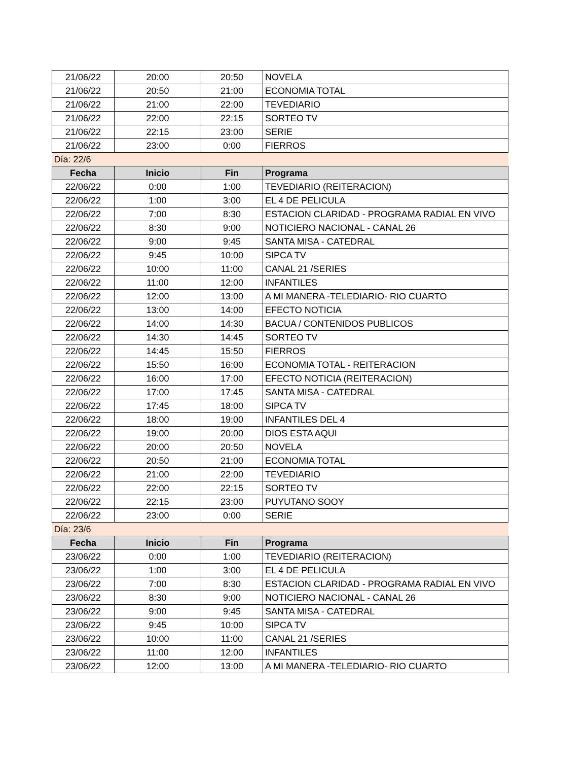| 21/06/22 | 20:00 | 20:50 | NOVELA |
| 21/06/22 | 20:50 | 21:00 | ECONOMIA TOTAL |
| 21/06/22 | 21:00 | 22:00 | TEVEDIARIO |
| 21/06/22 | 22:00 | 22:15 | SORTEO TV |
| 21/06/22 | 22:15 | 23:00 | SERIE |
| 21/06/22 | 23:00 | 0:00 | FIERROS |
| Día: 22/6 | | | |
| Fecha | Inicio | Fin | Programa |
| 22/06/22 | 0:00 | 1:00 | TEVEDIARIO (REITERACION) |
| 22/06/22 | 1:00 | 3:00 | EL 4 DE PELICULA |
| 22/06/22 | 7:00 | 8:30 | ESTACION CLARIDAD - PROGRAMA RADIAL EN VIVO |
| 22/06/22 | 8:30 | 9:00 | NOTICIERO NACIONAL - CANAL 26 |
| 22/06/22 | 9:00 | 9:45 | SANTA MISA - CATEDRAL |
| 22/06/22 | 9:45 | 10:00 | SIPCA TV |
| 22/06/22 | 10:00 | 11:00 | CANAL 21 /SERIES |
| 22/06/22 | 11:00 | 12:00 | INFANTILES |
| 22/06/22 | 12:00 | 13:00 | A MI MANERA -TELEDIARIO- RIO CUARTO |
| 22/06/22 | 13:00 | 14:00 | EFECTO NOTICIA |
| 22/06/22 | 14:00 | 14:30 | BACUA / CONTENIDOS PUBLICOS |
| 22/06/22 | 14:30 | 14:45 | SORTEO TV |
| 22/06/22 | 14:45 | 15:50 | FIERROS |
| 22/06/22 | 15:50 | 16:00 | ECONOMIA TOTAL - REITERACION |
| 22/06/22 | 16:00 | 17:00 | EFECTO NOTICIA (REITERACION) |
| 22/06/22 | 17:00 | 17:45 | SANTA MISA - CATEDRAL |
| 22/06/22 | 17:45 | 18:00 | SIPCA TV |
| 22/06/22 | 18:00 | 19:00 | INFANTILES DEL 4 |
| 22/06/22 | 19:00 | 20:00 | DIOS ESTA AQUI |
| 22/06/22 | 20:00 | 20:50 | NOVELA |
| 22/06/22 | 20:50 | 21:00 | ECONOMIA TOTAL |
| 22/06/22 | 21:00 | 22:00 | TEVEDIARIO |
| 22/06/22 | 22:00 | 22:15 | SORTEO TV |
| 22/06/22 | 22:15 | 23:00 | PUYUTANO SOOY |
| 22/06/22 | 23:00 | 0:00 | SERIE |
| Día: 23/6 | | | |
| Fecha | Inicio | Fin | Programa |
| 23/06/22 | 0:00 | 1:00 | TEVEDIARIO (REITERACION) |
| 23/06/22 | 1:00 | 3:00 | EL 4 DE PELICULA |
| 23/06/22 | 7:00 | 8:30 | ESTACION CLARIDAD - PROGRAMA RADIAL EN VIVO |
| 23/06/22 | 8:30 | 9:00 | NOTICIERO NACIONAL - CANAL 26 |
| 23/06/22 | 9:00 | 9:45 | SANTA MISA - CATEDRAL |
| 23/06/22 | 9:45 | 10:00 | SIPCA TV |
| 23/06/22 | 10:00 | 11:00 | CANAL 21 /SERIES |
| 23/06/22 | 11:00 | 12:00 | INFANTILES |
| 23/06/22 | 12:00 | 13:00 | A MI MANERA -TELEDIARIO- RIO CUARTO |